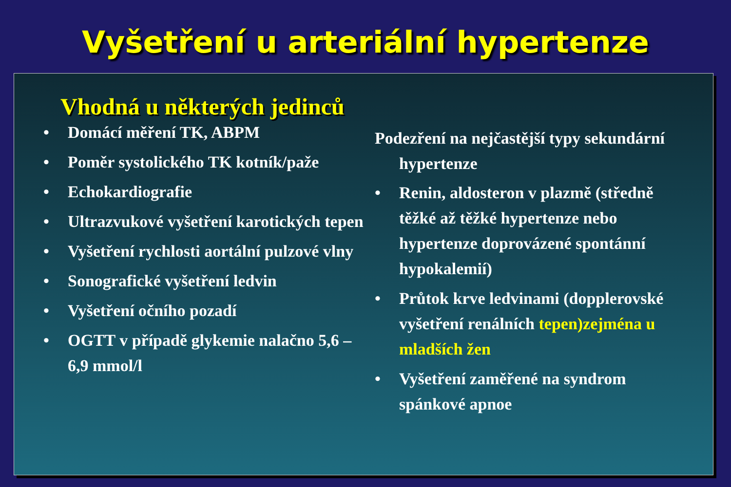Vyšetření u arteriální hypertenze
Vhodná u některých jedinců
• Domácí měření TK, ABPM
• Poměr systolického TK kotník/paže
• Echokardiografie
• Ultrazvukové vyšetření karotických tepen
• Vyšetření rychlosti aortální pulzové vlny
• Sonografické vyšetření ledvin
• Vyšetření očního pozadí
• OGTT v případě glykemie nalačno 5,6 – 6,9 mmol/l
Podezření na nejčastější typy sekundární hypertenze
• Renin, aldosteron v plazmě (středně těžké až těžké hypertenze nebo hypertenze doprovázené spontánní hypokalemií)
• Průtok krve ledvinami (dopplerovské vyšetření renálních tepen)zejména u mladších žen
• Vyšetření zaměřené na syndrom spánkové apnoe